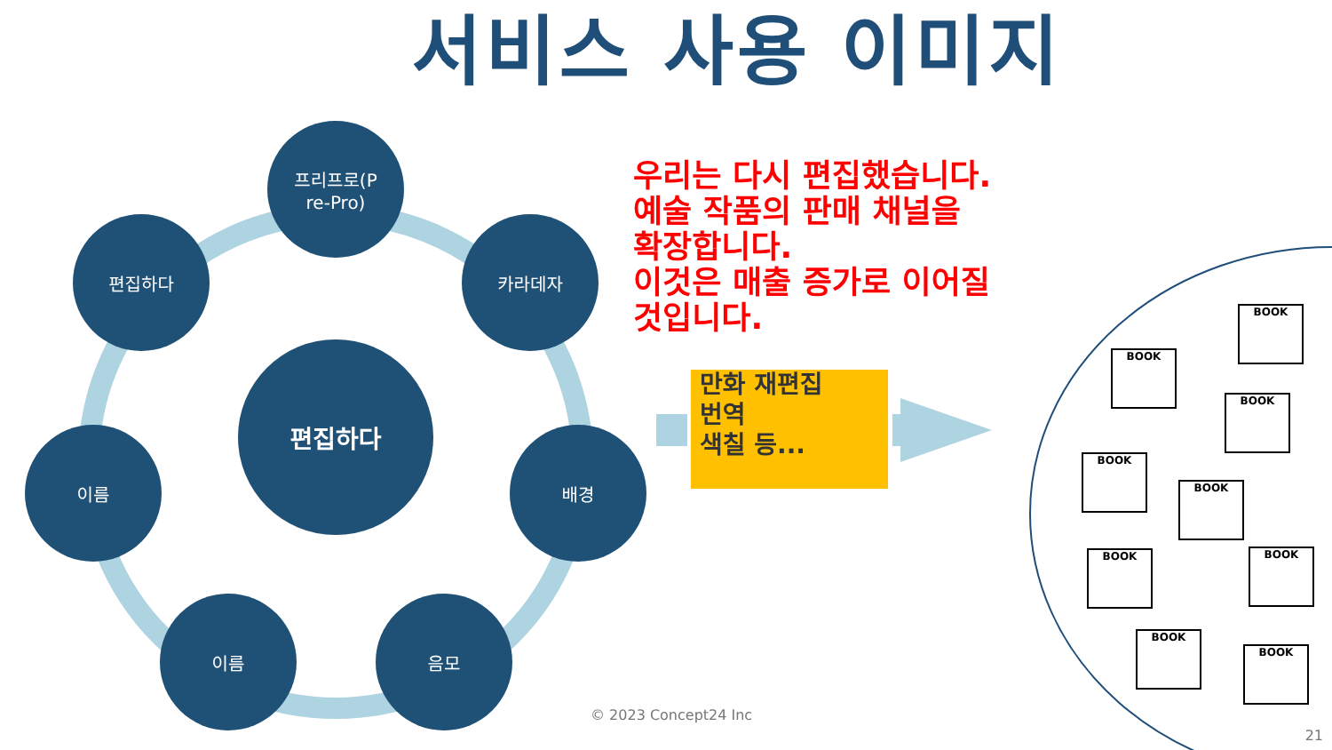서비스 사용 이미지
프리프로(P
re-Pro)
편집하다 카라데자
편집하다
이름 배경
이름 음모
우리는 다시 편집했습니다.
예술 작품의 판매 채널을
확장합니다.
이것은 매출 증가로 이어질
것입니다.
만화 재편집
번역
색칠 등...
BOOK
BOOK
BOOK
BOOK
BOOK
BOOK BOOK
BOOK
BOOK
© 2023 Concept24 Inc
21